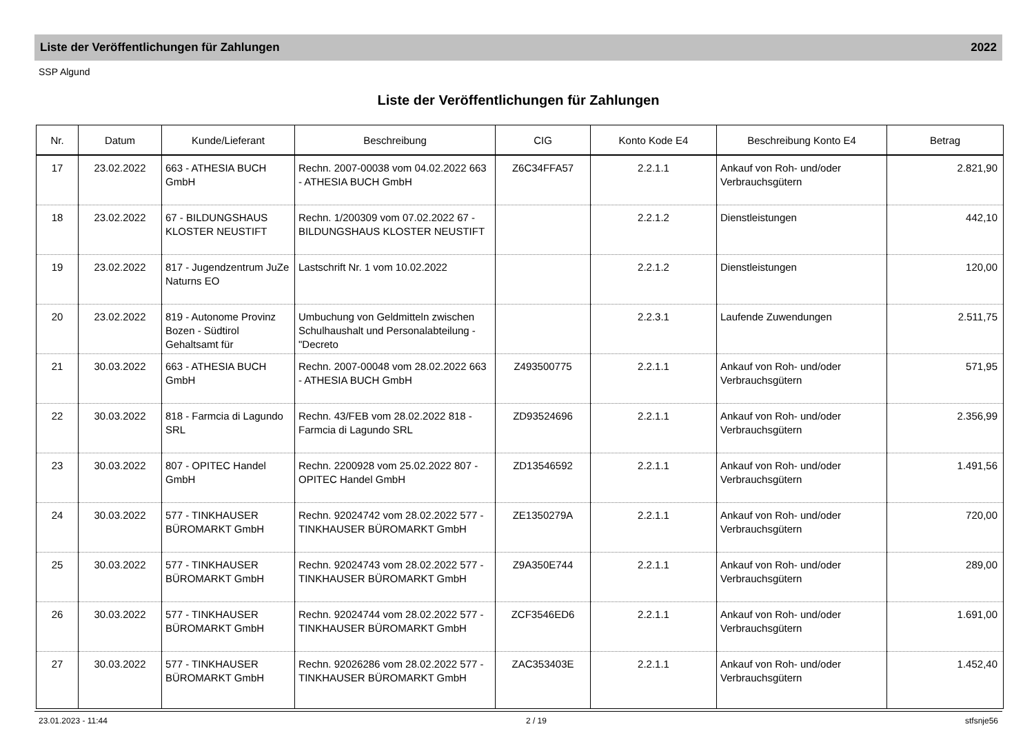Liste der Veröffentlichungen für Zahlungen 2022
SSP Algund
Liste der Veröffentlichungen für Zahlungen
| Nr. | Datum | Kunde/Lieferant | Beschreibung | CIG | Konto Kode E4 | Beschreibung Konto E4 | Betrag |
| --- | --- | --- | --- | --- | --- | --- | --- |
| 17 | 23.02.2022 | 663 - ATHESIA BUCH GmbH | Rechn. 2007-00038 vom 04.02.2022 663 - ATHESIA BUCH GmbH | Z6C34FFA57 | 2.2.1.1 | Ankauf von Roh- und/oder Verbrauchsgütern | 2.821,90 |
| 18 | 23.02.2022 | 67 - BILDUNGSHAUS KLOSTER NEUSTIFT | Rechn. 1/200309 vom 07.02.2022 67 - BILDUNGSHAUS KLOSTER NEUSTIFT | | 2.2.1.2 | Dienstleistungen | 442,10 |
| 19 | 23.02.2022 | 817 - Jugendzentrum JuZe Naturns EO | Lastschrift Nr. 1 vom 10.02.2022 | | 2.2.1.2 | Dienstleistungen | 120,00 |
| 20 | 23.02.2022 | 819 - Autonome Provinz Bozen - Südtirol Gehaltsamt für | Umbuchung von Geldmitteln zwischen Schulhaushalt und Personalabteilung - "Decreto | | 2.2.3.1 | Laufende Zuwendungen | 2.511,75 |
| 21 | 30.03.2022 | 663 - ATHESIA BUCH GmbH | Rechn. 2007-00048 vom 28.02.2022 663 - ATHESIA BUCH GmbH | Z493500775 | 2.2.1.1 | Ankauf von Roh- und/oder Verbrauchsgütern | 571,95 |
| 22 | 30.03.2022 | 818 - Farmcia di Lagundo SRL | Rechn. 43/FEB vom 28.02.2022 818 - Farmcia di Lagundo SRL | ZD93524696 | 2.2.1.1 | Ankauf von Roh- und/oder Verbrauchsgütern | 2.356,99 |
| 23 | 30.03.2022 | 807 - OPITEC Handel GmbH | Rechn. 2200928 vom 25.02.2022 807 - OPITEC Handel GmbH | ZD13546592 | 2.2.1.1 | Ankauf von Roh- und/oder Verbrauchsgütern | 1.491,56 |
| 24 | 30.03.2022 | 577 - TINKHAUSER BÜROMARKT GmbH | Rechn. 92024742 vom 28.02.2022 577 - TINKHAUSER BÜROMARKT GmbH | ZE1350279A | 2.2.1.1 | Ankauf von Roh- und/oder Verbrauchsgütern | 720,00 |
| 25 | 30.03.2022 | 577 - TINKHAUSER BÜROMARKT GmbH | Rechn. 92024743 vom 28.02.2022 577 - TINKHAUSER BÜROMARKT GmbH | Z9A350E744 | 2.2.1.1 | Ankauf von Roh- und/oder Verbrauchsgütern | 289,00 |
| 26 | 30.03.2022 | 577 - TINKHAUSER BÜROMARKT GmbH | Rechn. 92024744 vom 28.02.2022 577 - TINKHAUSER BÜROMARKT GmbH | ZCF3546ED6 | 2.2.1.1 | Ankauf von Roh- und/oder Verbrauchsgütern | 1.691,00 |
| 27 | 30.03.2022 | 577 - TINKHAUSER BÜROMARKT GmbH | Rechn. 92026286 vom 28.02.2022 577 - TINKHAUSER BÜROMARKT GmbH | ZAC353403E | 2.2.1.1 | Ankauf von Roh- und/oder Verbrauchsgütern | 1.452,40 |
23.01.2023 - 11:44 2 / 19 stfsnje56